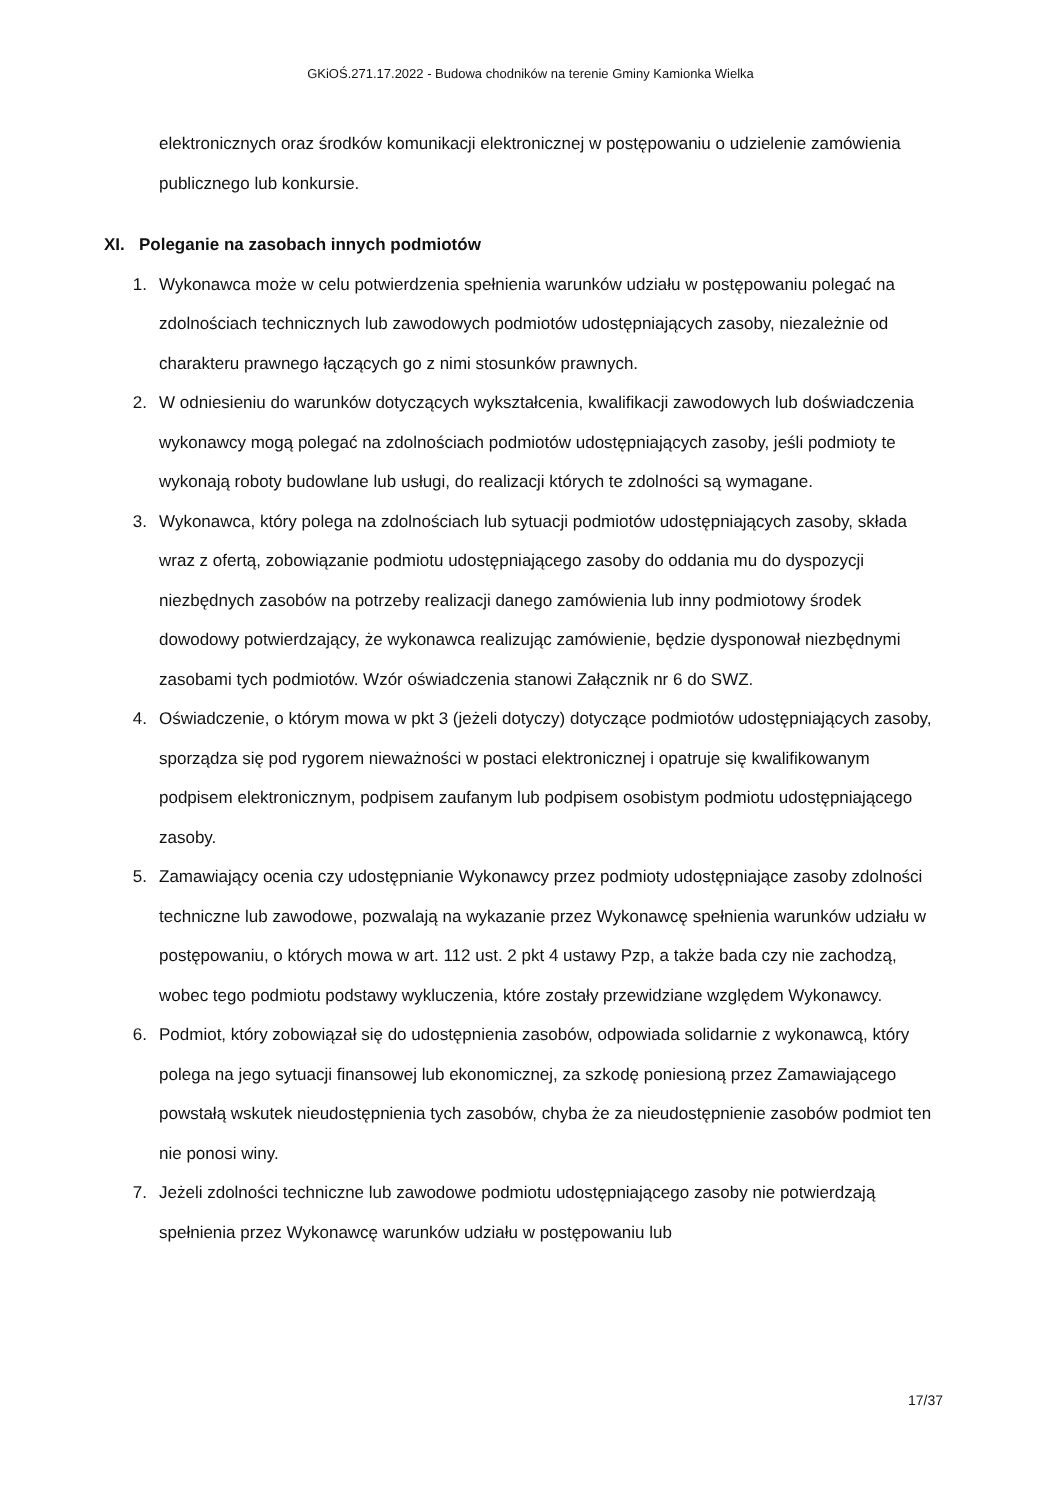GKiOŚ.271.17.2022 - Budowa chodników na terenie Gminy Kamionka Wielka
elektronicznych oraz środków komunikacji elektronicznej w postępowaniu o udzielenie zamówienia publicznego lub konkursie.
XI. Poleganie na zasobach innych podmiotów
1. Wykonawca może w celu potwierdzenia spełnienia warunków udziału w postępowaniu polegać na zdolnościach technicznych lub zawodowych podmiotów udostępniających zasoby, niezależnie od charakteru prawnego łączących go z nimi stosunków prawnych.
2. W odniesieniu do warunków dotyczących wykształcenia, kwalifikacji zawodowych lub doświadczenia wykonawcy mogą polegać na zdolnościach podmiotów udostępniających zasoby, jeśli podmioty te wykonają roboty budowlane lub usługi, do realizacji których te zdolności są wymagane.
3. Wykonawca, który polega na zdolnościach lub sytuacji podmiotów udostępniających zasoby, składa wraz z ofertą, zobowiązanie podmiotu udostępniającego zasoby do oddania mu do dyspozycji niezbędnych zasobów na potrzeby realizacji danego zamówienia lub inny podmiotowy środek dowodowy potwierdzający, że wykonawca realizując zamówienie, będzie dysponował niezbędnymi zasobami tych podmiotów. Wzór oświadczenia stanowi Załącznik nr 6 do SWZ.
4. Oświadczenie, o którym mowa w pkt 3 (jeżeli dotyczy) dotyczące podmiotów udostępniających zasoby, sporządza się pod rygorem nieważności w postaci elektronicznej i opatruje się kwalifikowanym podpisem elektronicznym, podpisem zaufanym lub podpisem osobistym podmiotu udostępniającego zasoby.
5. Zamawiający ocenia czy udostępnianie Wykonawcy przez podmioty udostępniające zasoby zdolności techniczne lub zawodowe, pozwalają na wykazanie przez Wykonawcę spełnienia warunków udziału w postępowaniu, o których mowa w art. 112 ust. 2 pkt 4 ustawy Pzp, a także bada czy nie zachodzą, wobec tego podmiotu podstawy wykluczenia, które zostały przewidziane względem Wykonawcy.
6. Podmiot, który zobowiązał się do udostępnienia zasobów, odpowiada solidarnie z wykonawcą, który polega na jego sytuacji finansowej lub ekonomicznej, za szkodę poniesioną przez Zamawiającego powstałą wskutek nieudostępnienia tych zasobów, chyba że za nieudostępnienie zasobów podmiot ten nie ponosi winy.
7. Jeżeli zdolności techniczne lub zawodowe podmiotu udostępniającego zasoby nie potwierdzają spełnienia przez Wykonawcę warunków udziału w postępowaniu lub
17/37